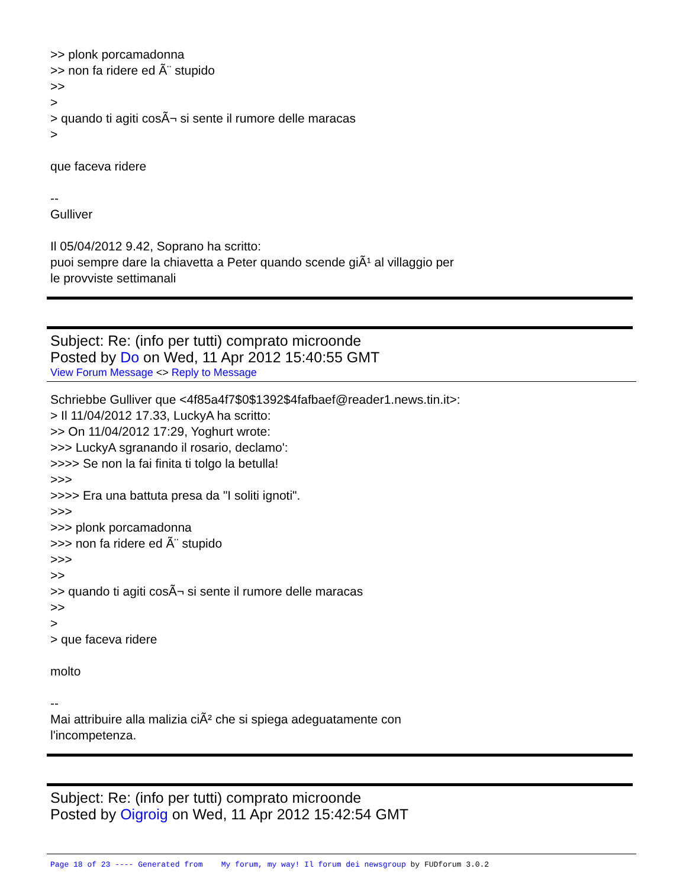>> plonk porcamadonna
>> non fa ridere ed Ã¨ stupido
>>
>
> quando ti agiti cosÃ¬ si sente il rumore delle maracas
>
que faceva ridere
--
Gulliver
Il 05/04/2012 9.42, Soprano ha scritto:
puoi sempre dare la chiavetta a Peter quando scende giÃ¹ al villaggio per
le provviste settimanali
Subject: Re: (info per tutti) comprato microonde
Posted by Do on Wed, 11 Apr 2012 15:40:55 GMT
View Forum Message <> Reply to Message
Schriebbe Gulliver que <4f85a4f7$0$1392$4fafbaef@reader1.news.tin.it>:
> Il 11/04/2012 17.33, LuckyA ha scritto:
>> On 11/04/2012 17:29, Yoghurt wrote:
>>> LuckyA sgranando il rosario, declamo':
>>>> Se non la fai finita ti tolgo la betulla!
>>>
>>>> Era una battuta presa da "I soliti ignoti".
>>>
>>> plonk porcamadonna
>>> non fa ridere ed Ã¨ stupido
>>>
>>
>> quando ti agiti cosÃ¬ si sente il rumore delle maracas
>>
>
> que faceva ridere
molto
--
Mai attribuire alla malizia ciÃ² che si spiega adeguatamente con
l'incompetenza.
Subject: Re: (info per tutti) comprato microonde
Posted by Oigroig on Wed, 11 Apr 2012 15:42:54 GMT
Page 18 of 23 ---- Generated from My forum, my way! Il forum dei newsgroup by FUDforum 3.0.2